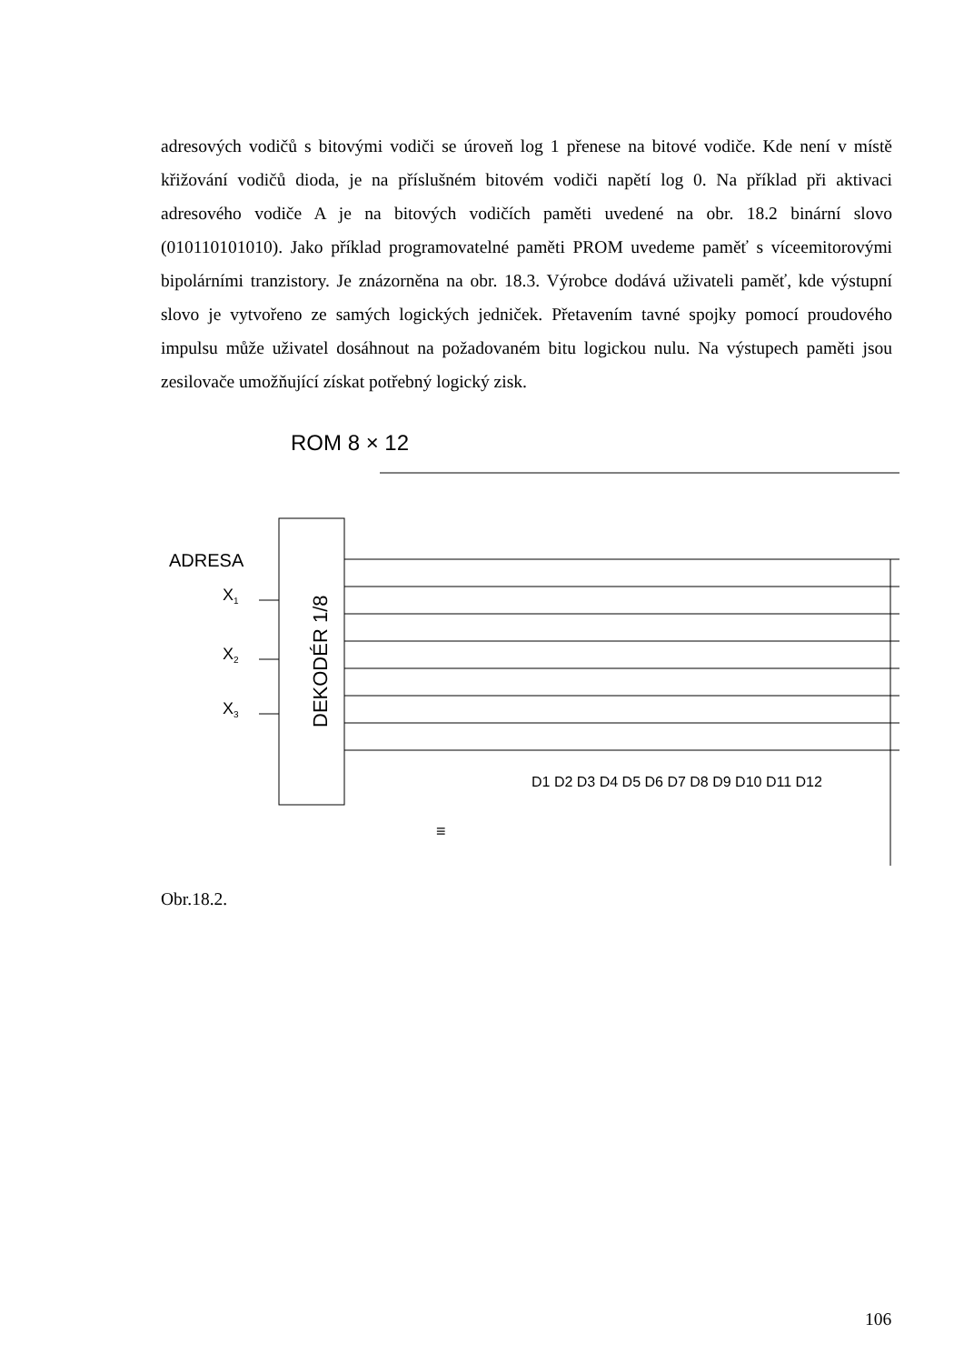adresových vodičů s bitovými vodiči se úroveň log 1 přenese na bitové vodiče. Kde není v místě křižování vodičů dioda, je na příslušném bitovém vodiči napětí log 0. Na příklad při aktivaci adresového vodiče A je na bitových vodičích paměti uvedené na obr. 18.2 binární slovo (010110101010). Jako příklad programovatelné paměti PROM uvedeme paměť s víceemitorovými bipolárními tranzistory. Je znázorněna na obr. 18.3. Výrobce dodává uživateli paměť, kde výstupní slovo je vytvořeno ze samých logických jedniček. Přetavením tavné spojky pomocí proudového impulsu může uživatel dosáhnout na požadovaném bitu logickou nulu. Na výstupech paměti jsou zesilovače umožňující získat potřebný logický zisk.
ROM 8 × 12
ADRESA
X1
X2
X3
DEKODÉR 1/8
D1 D2 D3 D4 D5 D6 D7 D8 D9 D10 D11 D12
≡
Obr.18.2.
106